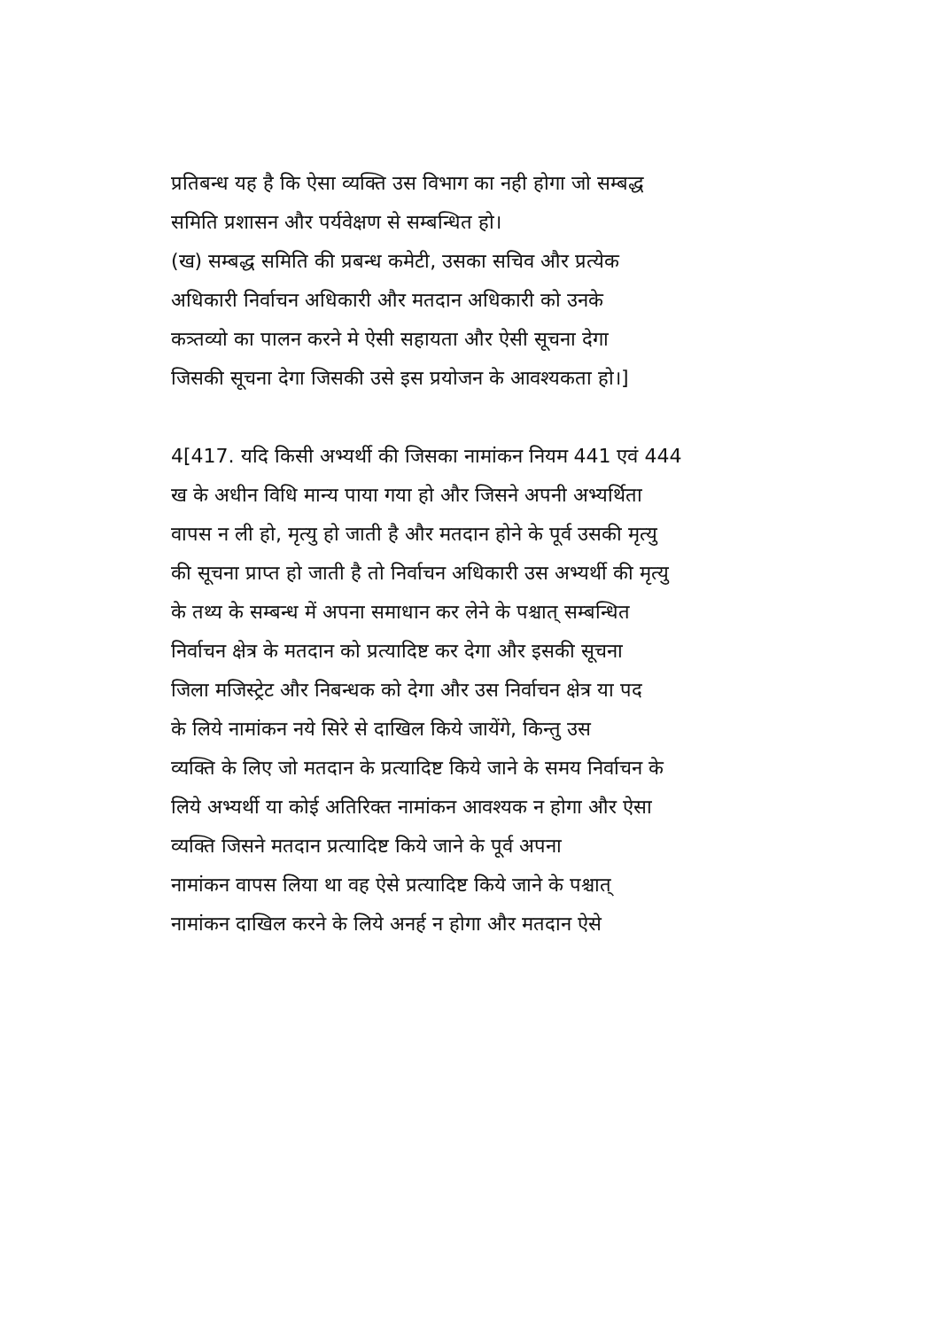प्रतिबन्ध यह है कि ऐसा व्यक्ति उस विभाग का नही होगा जो सम्बद्ध
समिति प्रशासन और पर्यवेक्षण से सम्बन्धित हो।
(ख) सम्बद्ध समिति की प्रबन्ध कमेटी, उसका सचिव और प्रत्येक
अधिकारी निर्वाचन अधिकारी और मतदान अधिकारी को उनके
कत्र्तव्यो का पालन करने मे ऐसी सहायता और ऐसी सूचना देगा
जिसकी सूचना देगा जिसकी उसे इस प्रयोजन के आवश्यकता हो।]
4[417. यदि किसी अभ्यर्थी की जिसका नामांकन नियम 441 एवं 444
ख के अधीन विधि मान्य पाया गया हो और जिसने अपनी अभ्यर्थिता
वापस न ली हो, मृत्यु हो जाती है और मतदान होने के पूर्व उसकी मृत्यु
की सूचना प्राप्त हो जाती है तो निर्वाचन अधिकारी उस अभ्यर्थी की मृत्यु
के तथ्य के सम्बन्ध में अपना समाधान कर लेने के पश्चात् सम्बन्धित
निर्वाचन क्षेत्र के मतदान को प्रत्यादिष्ट कर देगा और इसकी सूचना
जिला मजिस्ट्रेट और निबन्धक को देगा और उस निर्वाचन क्षेत्र या पद
के लिये नामांकन नये सिरे से दाखिल किये जायेंगे, किन्तु उस
व्यक्ति के लिए जो मतदान के प्रत्यादिष्ट किये जाने के समय निर्वाचन के
लिये अभ्यर्थी या कोई अतिरिक्त नामांकन आवश्यक न होगा और ऐसा
व्यक्ति जिसने मतदान प्रत्यादिष्ट किये जाने के पूर्व अपना
नामांकन वापस लिया था वह ऐसे प्रत्यादिष्ट किये जाने के पश्चात्
नामांकन दाखिल करने के लिये अनर्ह न होगा और मतदान ऐसे